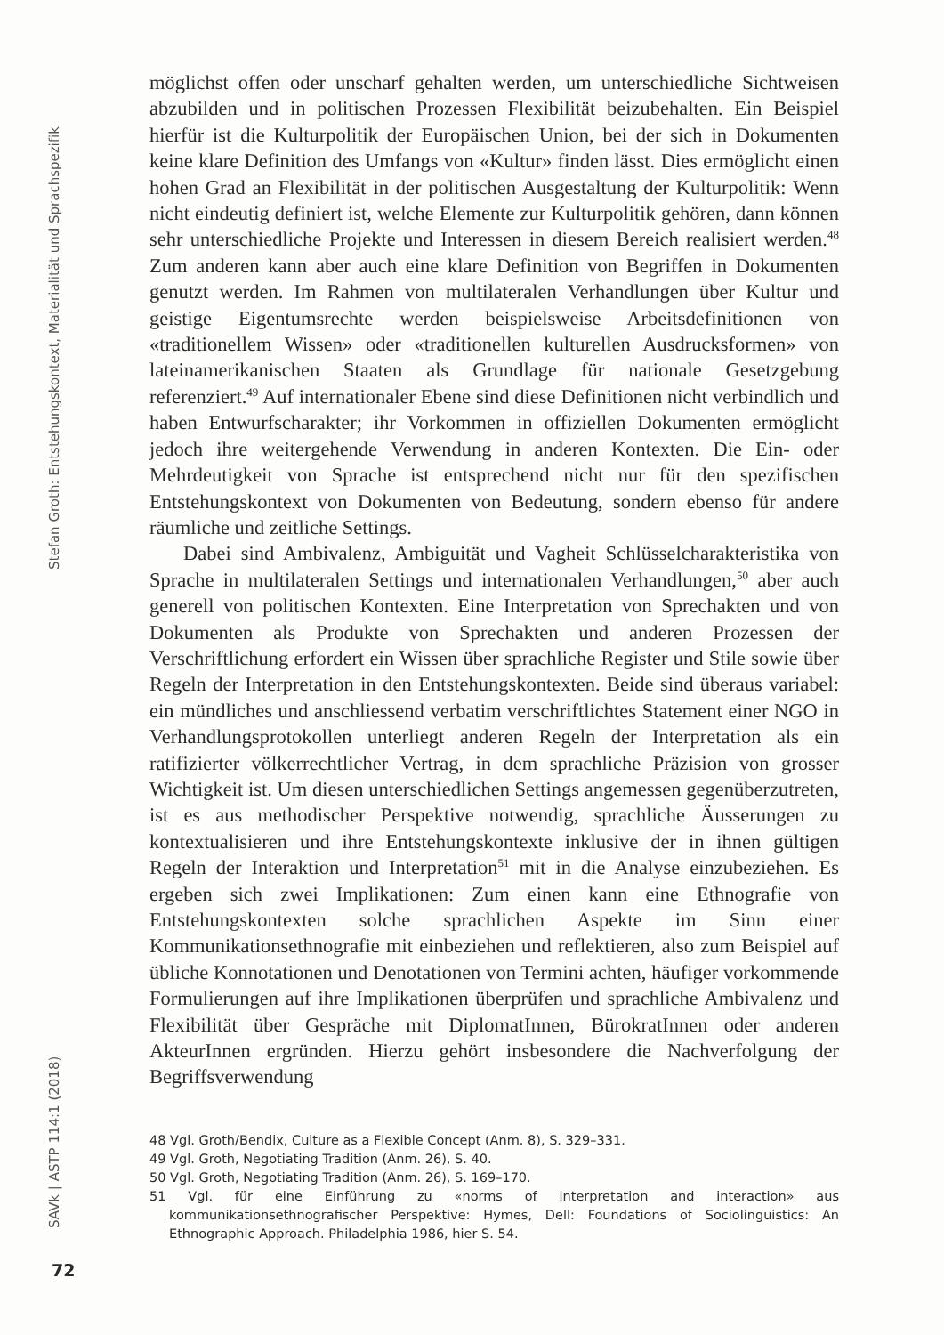Stefan Groth: Entstehungskontext, Materialität und Sprachspezifik
möglichst offen oder unscharf gehalten werden, um unterschiedliche Sichtweisen abzubilden und in politischen Prozessen Flexibilität beizubehalten. Ein Beispiel hierfür ist die Kulturpolitik der Europäischen Union, bei der sich in Dokumenten keine klare Definition des Umfangs von «Kultur» finden lässt. Dies ermöglicht einen hohen Grad an Flexibilität in der politischen Ausgestaltung der Kulturpolitik: Wenn nicht eindeutig definiert ist, welche Elemente zur Kulturpolitik gehören, dann können sehr unterschiedliche Projekte und Interessen in diesem Bereich realisiert werden.<sup>48</sup> Zum anderen kann aber auch eine klare Definition von Begriffen in Dokumenten genutzt werden. Im Rahmen von multilateralen Verhandlungen über Kultur und geistige Eigentumsrechte werden beispielsweise Arbeitsdefinitionen von «traditionellem Wissen» oder «traditionellen kulturellen Ausdrucksformen» von lateinamerikanischen Staaten als Grundlage für nationale Gesetzgebung referenziert.<sup>49</sup> Auf internationaler Ebene sind diese Definitionen nicht verbindlich und haben Entwurfscharakter; ihr Vorkommen in offiziellen Dokumenten ermöglicht jedoch ihre weitergehende Verwendung in anderen Kontexten. Die Ein- oder Mehrdeutigkeit von Sprache ist entsprechend nicht nur für den spezifischen Entstehungskontext von Dokumenten von Bedeutung, sondern ebenso für andere räumliche und zeitliche Settings.
Dabei sind Ambivalenz, Ambiguität und Vagheit Schlüsselcharakteristika von Sprache in multilateralen Settings und internationalen Verhandlungen,<sup>50</sup> aber auch generell von politischen Kontexten. Eine Interpretation von Sprechakten und von Dokumenten als Produkte von Sprechakten und anderen Prozessen der Verschriftlichung erfordert ein Wissen über sprachliche Register und Stile sowie über Regeln der Interpretation in den Entstehungskontexten. Beide sind überaus variabel: ein mündliches und anschliessend verbatim verschriftlichtes Statement einer NGO in Verhandlungsprotokollen unterliegt anderen Regeln der Interpretation als ein ratifizierter völkerrechtlicher Vertrag, in dem sprachliche Präzision von grosser Wichtigkeit ist. Um diesen unterschiedlichen Settings angemessen gegenüberzutreten, ist es aus methodischer Perspektive notwendig, sprachliche Äusserungen zu kontextualisieren und ihre Entstehungskontexte inklusive der in ihnen gültigen Regeln der Interaktion und Interpretation<sup>51</sup> mit in die Analyse einzubeziehen. Es ergeben sich zwei Implikationen: Zum einen kann eine Ethnografie von Entstehungskontexten solche sprachlichen Aspekte im Sinn einer Kommunikationsethnografie mit einbeziehen und reflektieren, also zum Beispiel auf übliche Konnotationen und Denotationen von Termini achten, häufiger vorkommende Formulierungen auf ihre Implikationen überprüfen und sprachliche Ambivalenz und Flexibilität über Gespräche mit DiplomatInnen, BürokratInnen oder anderen AkteurInnen ergründen. Hierzu gehört insbesondere die Nachverfolgung der Begriffsverwendung
48 Vgl. Groth/Bendix, Culture as a Flexible Concept (Anm. 8), S. 329–331.
49 Vgl. Groth, Negotiating Tradition (Anm. 26), S. 40.
50 Vgl. Groth, Negotiating Tradition (Anm. 26), S. 169–170.
51 Vgl. für eine Einführung zu «norms of interpretation and interaction» aus kommunikationsethnografischer Perspektive: Hymes, Dell: Foundations of Sociolinguistics: An Ethnographic Approach. Philadelphia 1986, hier S. 54.
SAVk | ASTP 114:1 (2018)
72